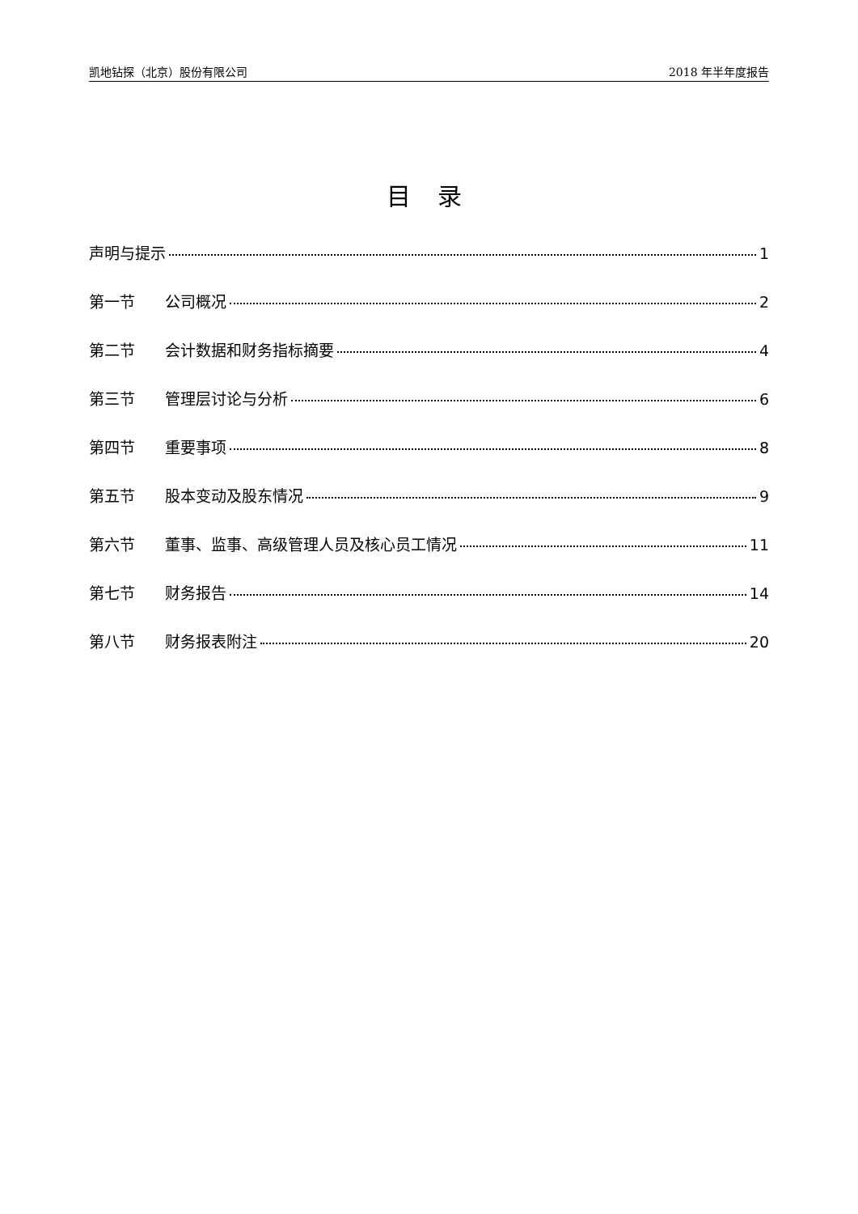凯地钻探（北京）股份有限公司 2018 年半年度报告
目 录
声明与提示 1
第一节 公司概况 2
第二节 会计数据和财务指标摘要 4
第三节 管理层讨论与分析 6
第四节 重要事项 8
第五节 股本变动及股东情况 9
第六节 董事、监事、高级管理人员及核心员工情况 11
第七节 财务报告 14
第八节 财务报表附注 20